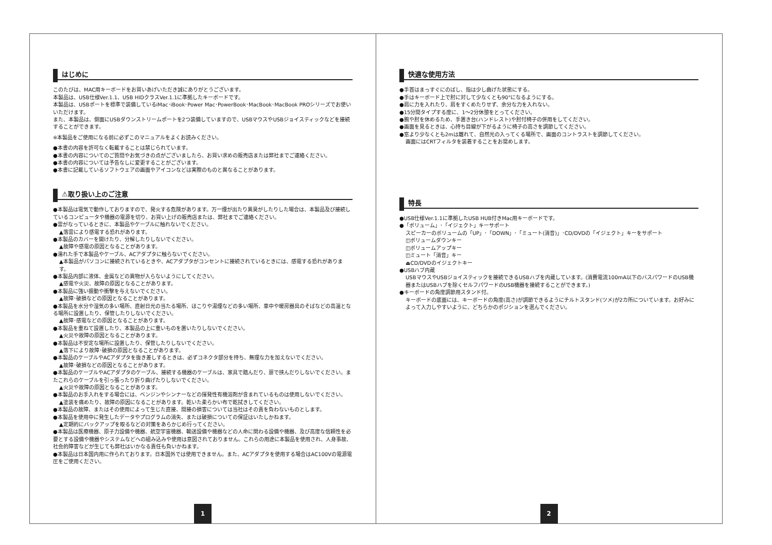はじめに
このたびは、MAC用キーボードをお買いあげいただき誠にありがとうございます。
本製品は、USB仕様Ver.1.1、USB HIDクラスVer.1.1に準拠したキーボードです。
本製品は、USBポートを標準で装備しているiMac･iBook･Power Mac･PowerBook･MacBook･MacBook PROシリーズでお使いいただけます。
また、本製品は、側面にUSBダウンストリームポートを2つ装備していますので、USBマウスやUSBジョイスティックなどを接続することができます。
※本製品をご使用になる前に必ずこのマニュアルをよくお読みください。
●本書の内容を許可なく転載することは禁じられています。
●本書の内容についてのご質問やお気づきの点がございましたら、お買い求めの販売店または弊社までご連絡ください。
●本書の内容については予告なしに変更することがございます。
●本書に記載しているソフトウェアの画面やアイコンなどは実際のものと異なることがあります。
⚠取り扱い上のご注意
●本製品は電気で動作しておりますので、発火する危険があります。万一煙が出たり異臭がしたりした場合は、本製品及び接続しているコンピュータや機器の電源を切り、お買い上げの販売店または、弊社までご連絡ください。
●雷がなっているときに、本製品やケーブルに触れないでください。
▲落雷により感電する恐れがあります。
●本製品のカバーを開けたり、分解したりしないでください。
▲故障や感電の原因となることがあります。
●濡れた手で本製品やケーブル、ACアダプタに触らないでください。
▲本製品がパソコンに接続されているときや、ACアダプタがコンセントに接続されているときには、感電する恐れがあります。
●本製品内部に液体、金属などの異物が入らないようにしてください。
▲感電や火災、故障の原因となることがあります。
●本製品に強い振動や衝撃を与えないでください。
▲故障･破損などの原因となることがあります。
●本製品を水分や湿気の多い場所、直射日光の当たる場所、ほこりや湯煙などの多い場所、車中や暖房器具のそばなどの高温となる場所に設置したり、保管したりしないでください。
▲故障･感電などの原因となることがあります。
●本製品を重ねて設置したり、本製品の上に重いものを置いたりしないでください。
▲火災や故障の原因となることがあります。
●本製品は不安定な場所に設置したり、保管したりしないでください。
▲落下により故障･破損の原因となることがあります。
●本製品のケーブルやACアダプタを抜き差しするときは、必ずコネクタ部分を持ち、無理な力を加えないでください。
▲故障･破損などの原因となることがあります。
●本製品のケーブルやACアダプタのケーブル、接続する機器のケーブルは、家具で踏んだり、扉で挟んだりしないでください。またこれらのケーブルを引っ張ったり折り曲げたりしないでください。
▲火災や故障の原因となることがあります。
●本製品のお手入れをする場合には、ベンジンやシンナーなどの揮発性有機溶剤が含まれているものは使用しないでください。
▲塗装を痛めたり、故障の原因になることがあります。乾いた柔らかい布で乾拭きしてください。
●本製品の故障、またはその使用によって生じた直接、間接の損害については当社はその責を負わないものとします。
●本製品を使用中に発生したデータやプログラムの消失、または破損についての保証はいたしかねます。
▲定期的にバックアップを取るなどの対策をあらかじめ行ってください。
●本製品は医療機器、原子力設備や機器、航空宇宙機器、輸送設備や機器などの人命に関わる設備や機器、及び高度な信頼性を必要とする設備や機器やシステムなどへの組み込みや使用は意図されておりません。これらの用途に本製品を使用され、人身事故、社会的障害などが生じても弊社はいかなる責任も負いかねます。
●本製品は日本国内用に作られております。日本国外では使用できません。また、ACアダプタを使用する場合はAC100Vの電源電圧をご使用ください。
1
快適な使用方法
●手首はまっすぐにのばし、指は少し曲げた状態にする。
●手はキーボード上で肘に対して少なくとも90°になるようにする。
●肩に力を入れたり、肩をすくめたりせず、余分な力を入れない。
●15分間タイプする度に、1～2分休憩をとってください。
●腕や肘を休めるため、手置き台(ハンドレスト)や肘付椅子の併用をしてください。
●画面を見るときは、心持ち目線が下がるように椅子の高さを調節してください。
●窓より少なくとも2mは離れて、自然光の入ってくる場所で、画面のコントラストを調節してください。
画面にはCRTフィルタを装着することをお奨めします。
特長
●USB仕様Ver.1.1に準拠したUSB HUB付きMac用キーボードです。
●「ボリューム」･「イジェクト」キーサポート
スピーカーのボリュームの「UP」･「DOWN」･「ミュート(消音)」･CD/DVDの「イジェクト」キーをサポート
◫ボリュームダウンキー
◫ボリュームアップキー
◫ミュート「消音」キー
⏏CD/DVDのイジェクトキー
●USBハブ内蔵
USBマウスやUSBジョイスティックを接続できるUSBハブを内蔵しています。(消費電流100mA以下のバスパワードのUSB機器またはUSBハブを除くセルフパワードのUSB機器を接続することができます。)
●キーボードの角度調節用スタンド付。
キーボードの底面には、キーボードの角度(高さ)が調節できるようにチルトスタンド(ツメ)が2カ所についています。お好みによって入力しやすいように、どちらかのポジションを選んでください。
2